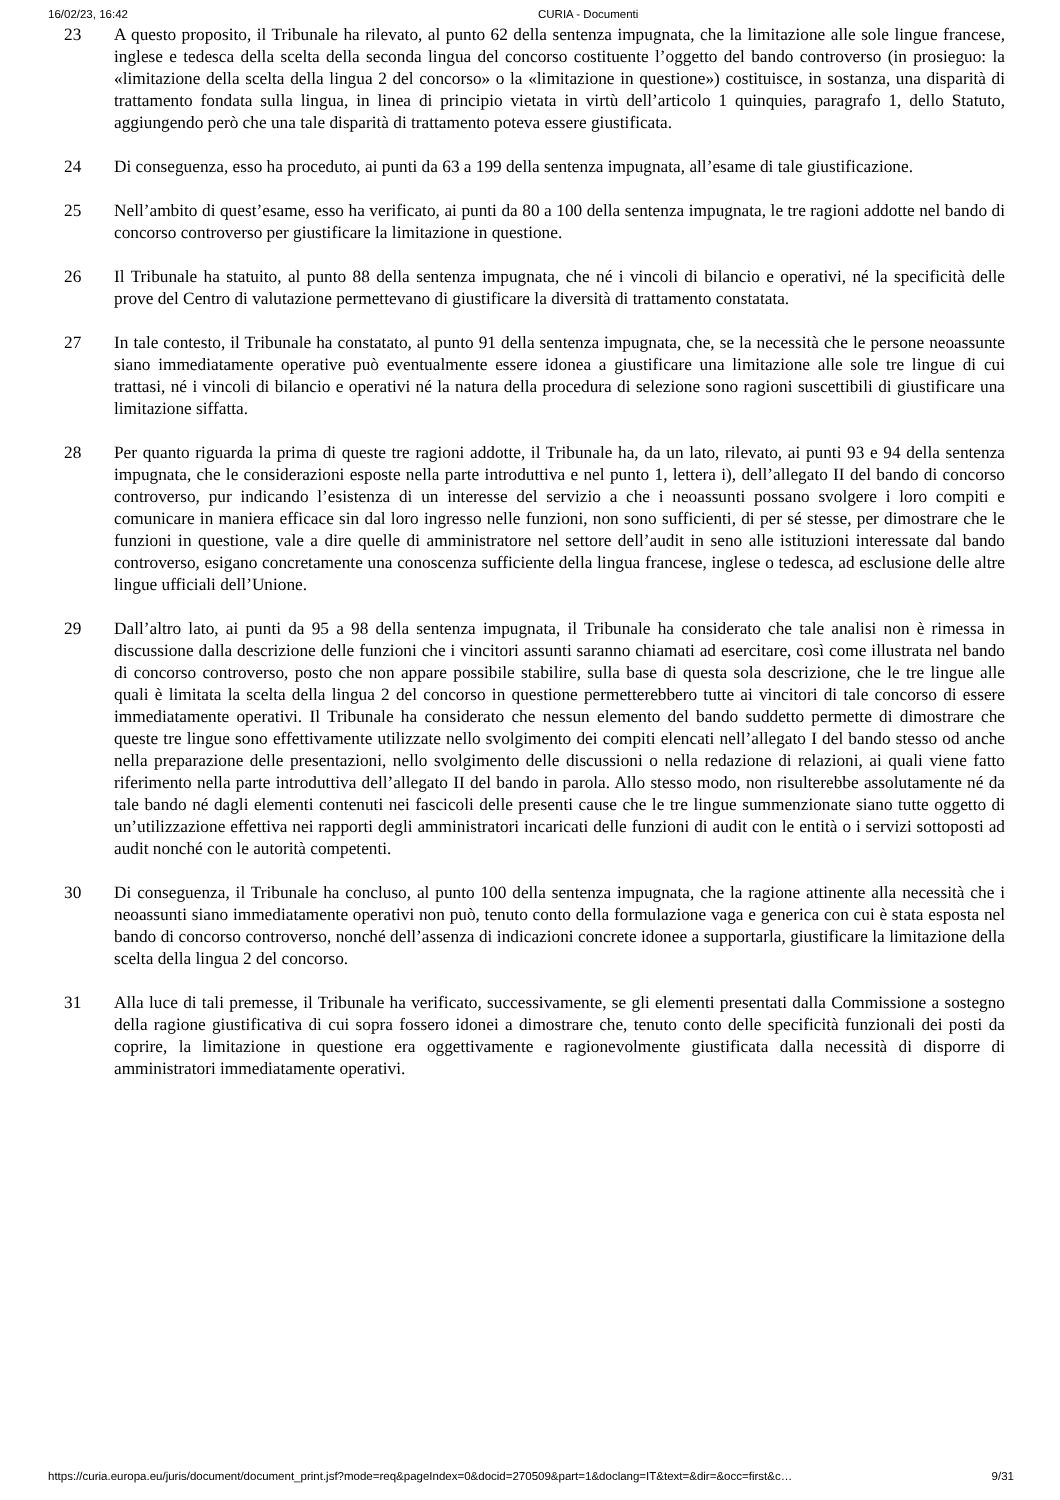16/02/23, 16:42 CURIA - Documenti
23 A questo proposito, il Tribunale ha rilevato, al punto 62 della sentenza impugnata, che la limitazione alle sole lingue francese, inglese e tedesca della scelta della seconda lingua del concorso costituente l’oggetto del bando controverso (in prosieguo: la «limitazione della scelta della lingua 2 del concorso» o la «limitazione in questione») costituisce, in sostanza, una disparità di trattamento fondata sulla lingua, in linea di principio vietata in virtù dell’articolo 1 quinquies, paragrafo 1, dello Statuto, aggiungendo però che una tale disparità di trattamento poteva essere giustificata.
24 Di conseguenza, esso ha proceduto, ai punti da 63 a 199 della sentenza impugnata, all’esame di tale giustificazione.
25 Nell’ambito di quest’esame, esso ha verificato, ai punti da 80 a 100 della sentenza impugnata, le tre ragioni addotte nel bando di concorso controverso per giustificare la limitazione in questione.
26 Il Tribunale ha statuito, al punto 88 della sentenza impugnata, che né i vincoli di bilancio e operativi, né la specificità delle prove del Centro di valutazione permettevano di giustificare la diversità di trattamento constatata.
27 In tale contesto, il Tribunale ha constatato, al punto 91 della sentenza impugnata, che, se la necessità che le persone neoassunte siano immediatamente operative può eventualmente essere idonea a giustificare una limitazione alle sole tre lingue di cui trattasi, né i vincoli di bilancio e operativi né la natura della procedura di selezione sono ragioni suscettibili di giustificare una limitazione siffatta.
28 Per quanto riguarda la prima di queste tre ragioni addotte, il Tribunale ha, da un lato, rilevato, ai punti 93 e 94 della sentenza impugnata, che le considerazioni esposte nella parte introduttiva e nel punto 1, lettera i), dell’allegato II del bando di concorso controverso, pur indicando l’esistenza di un interesse del servizio a che i neoassunti possano svolgere i loro compiti e comunicare in maniera efficace sin dal loro ingresso nelle funzioni, non sono sufficienti, di per sé stesse, per dimostrare che le funzioni in questione, vale a dire quelle di amministratore nel settore dell’audit in seno alle istituzioni interessate dal bando controverso, esigano concretamente una conoscenza sufficiente della lingua francese, inglese o tedesca, ad esclusione delle altre lingue ufficiali dell’Unione.
29 Dall’altro lato, ai punti da 95 a 98 della sentenza impugnata, il Tribunale ha considerato che tale analisi non è rimessa in discussione dalla descrizione delle funzioni che i vincitori assunti saranno chiamati ad esercitare, così come illustrata nel bando di concorso controverso, posto che non appare possibile stabilire, sulla base di questa sola descrizione, che le tre lingue alle quali è limitata la scelta della lingua 2 del concorso in questione permetterebbero tutte ai vincitori di tale concorso di essere immediatamente operativi. Il Tribunale ha considerato che nessun elemento del bando suddetto permette di dimostrare che queste tre lingue sono effettivamente utilizzate nello svolgimento dei compiti elencati nell’allegato I del bando stesso od anche nella preparazione delle presentazioni, nello svolgimento delle discussioni o nella redazione di relazioni, ai quali viene fatto riferimento nella parte introduttiva dell’allegato II del bando in parola. Allo stesso modo, non risulterebbe assolutamente né da tale bando né dagli elementi contenuti nei fascicoli delle presenti cause che le tre lingue summenzionate siano tutte oggetto di un’utilizzazione effettiva nei rapporti degli amministratori incaricati delle funzioni di audit con le entità o i servizi sottoposti ad audit nonché con le autorità competenti.
30 Di conseguenza, il Tribunale ha concluso, al punto 100 della sentenza impugnata, che la ragione attinente alla necessità che i neoassunti siano immediatamente operativi non può, tenuto conto della formulazione vaga e generica con cui è stata esposta nel bando di concorso controverso, nonché dell’assenza di indicazioni concrete idonee a supportarla, giustificare la limitazione della scelta della lingua 2 del concorso.
31 Alla luce di tali premesse, il Tribunale ha verificato, successivamente, se gli elementi presentati dalla Commissione a sostegno della ragione giustificativa di cui sopra fossero idonei a dimostrare che, tenuto conto delle specificità funzionali dei posti da coprire, la limitazione in questione era oggettivamente e ragionevolmente giustificata dalla necessità di disporre di amministratori immediatamente operativi.
https://curia.europa.eu/juris/document/document_print.jsf?mode=req&pageIndex=0&docid=270509&part=1&doclang=IT&text=&dir=&occ=first&c… 9/31